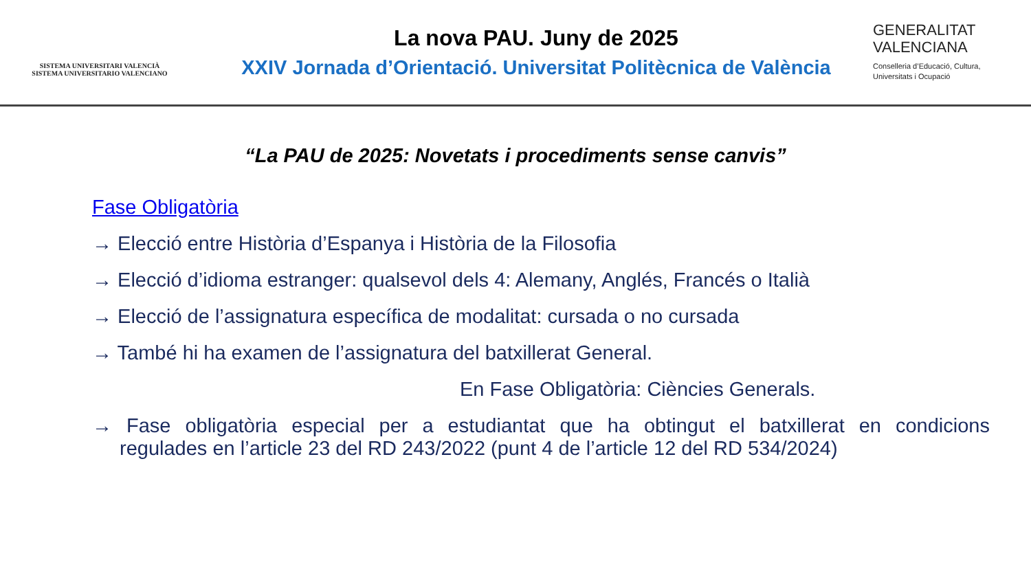SISTEMA UNIVERSITARI VALENCIÀ
SISTEMA UNIVERSITARIO VALENCIANO
La nova PAU. Juny de 2025
XXIV Jornada d’Orientació. Universitat Politècnica de València
GENERALITAT
VALENCIANA
Conselleria d’Educació, Cultura,
Universitats i Ocupació
“La PAU de 2025: Novetats i procediments sense canvis”
Fase Obligatòria
→ Elecció entre Història d’Espanya i Història de la Filosofia
→ Elecció d’idioma estranger: qualsevol dels 4: Alemany, Anglés, Francés o Italià
→ Elecció de l’assignatura específica de modalitat: cursada o no cursada
→ També hi ha examen de l’assignatura del batxillerat General.
En Fase Obligatòria: Ciències Generals.
→ Fase obligatòria especial per a estudiantat que ha obtingut el batxillerat en condicions regulades en l’article 23 del RD 243/2022 (punt 4 de l’article 12 del RD 534/2024)